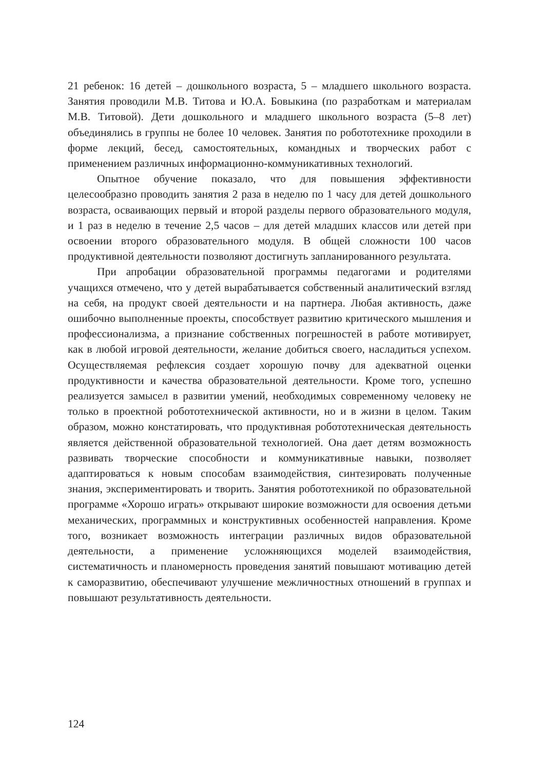21 ребенок: 16 детей – дошкольного возраста, 5 – младшего школьного возраста. Занятия проводили М.В. Титова и Ю.А. Бовыкина (по разработкам и материалам М.В. Титовой). Дети дошкольного и младшего школьного возраста (5–8 лет) объединялись в группы не более 10 человек. Занятия по робототехнике проходили в форме лекций, бесед, самостоятельных, командных и творческих работ с применением различных информационно-коммуникативных технологий.
Опытное обучение показало, что для повышения эффективности целесообразно проводить занятия 2 раза в неделю по 1 часу для детей дошкольного возраста, осваивающих первый и второй разделы первого образовательного модуля, и 1 раз в неделю в течение 2,5 часов – для детей младших классов или детей при освоении второго образовательного модуля. В общей сложности 100 часов продуктивной деятельности позволяют достигнуть запланированного результата.
При апробации образовательной программы педагогами и родителями учащихся отмечено, что у детей вырабатывается собственный аналитический взгляд на себя, на продукт своей деятельности и на партнера. Любая активность, даже ошибочно выполненные проекты, способствует развитию критического мышления и профессионализма, а признание собственных погрешностей в работе мотивирует, как в любой игровой деятельности, желание добиться своего, насладиться успехом. Осуществляемая рефлексия создает хорошую почву для адекватной оценки продуктивности и качества образовательной деятельности. Кроме того, успешно реализуется замысел в развитии умений, необходимых современному человеку не только в проектной робототехнической активности, но и в жизни в целом. Таким образом, можно констатировать, что продуктивная робототехническая деятельность является действенной образовательной технологией. Она дает детям возможность развивать творческие способности и коммуникативные навыки, позволяет адаптироваться к новым способам взаимодействия, синтезировать полученные знания, экспериментировать и творить. Занятия робототехникой по образовательной программе «Хорошо играть» открывают широкие возможности для освоения детьми механических, программных и конструктивных особенностей направления. Кроме того, возникает возможность интеграции различных видов образовательной деятельности, а применение усложняющихся моделей взаимодействия, систематичность и планомерность проведения занятий повышают мотивацию детей к саморазвитию, обеспечивают улучшение межличностных отношений в группах и повышают результативность деятельности.
124